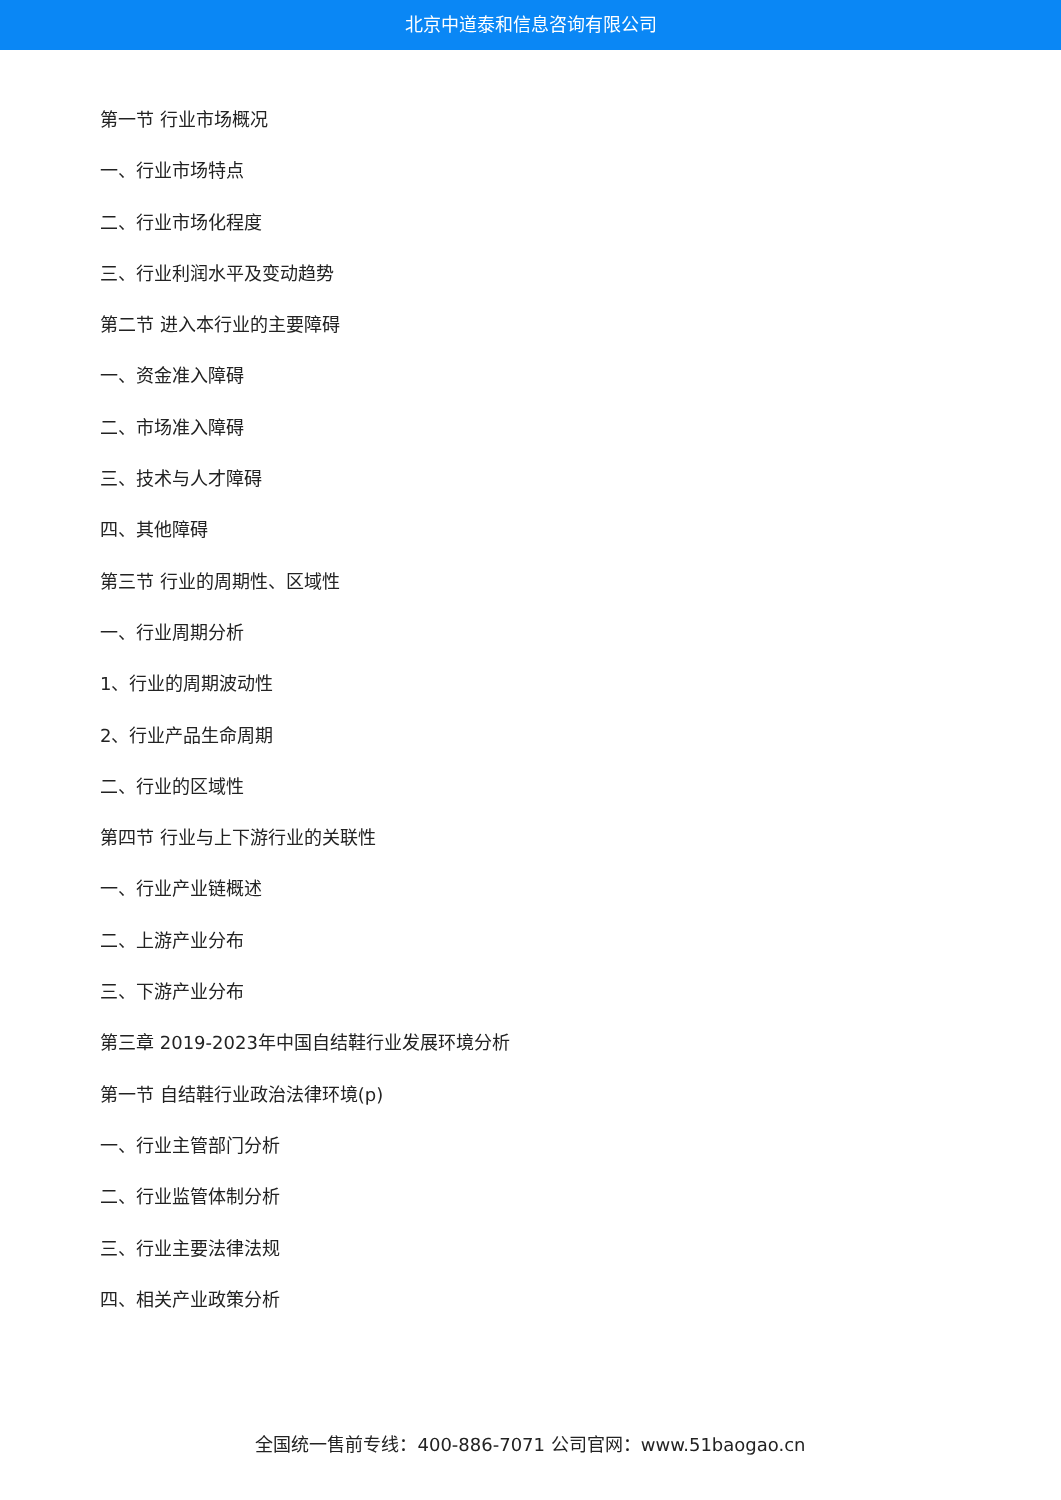北京中道泰和信息咨询有限公司
第一节 行业市场概况
一、行业市场特点
二、行业市场化程度
三、行业利润水平及变动趋势
第二节 进入本行业的主要障碍
一、资金准入障碍
二、市场准入障碍
三、技术与人才障碍
四、其他障碍
第三节 行业的周期性、区域性
一、行业周期分析
1、行业的周期波动性
2、行业产品生命周期
二、行业的区域性
第四节 行业与上下游行业的关联性
一、行业产业链概述
二、上游产业分布
三、下游产业分布
第三章 2019-2023年中国自结鞋行业发展环境分析
第一节 自结鞋行业政治法律环境(p)
一、行业主管部门分析
二、行业监管体制分析
三、行业主要法律法规
四、相关产业政策分析
全国统一售前专线：400-886-7071 公司官网：www.51baogao.cn